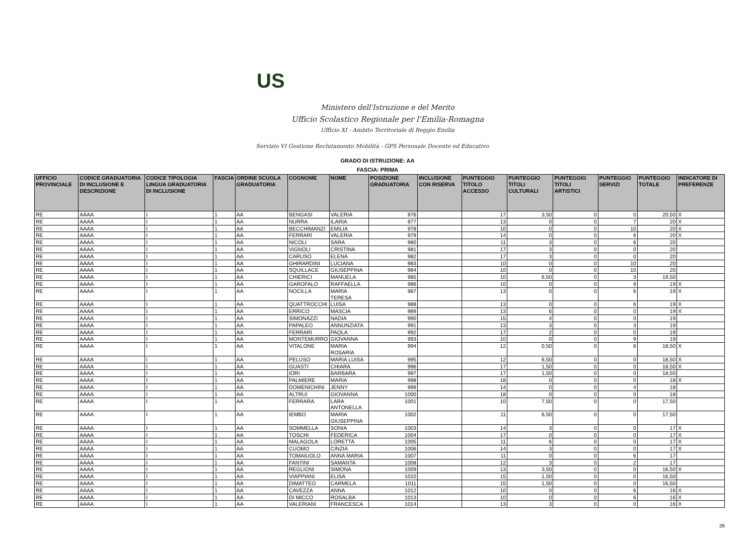US
Ministero dell'Istruzione e del Merito
Ufficio Scolastico Regionale per l'Emilia-Romagna
Ufficio XI - Ambito Territoriale di Reggio Emilia
Servizio VI Gestione Reclutamento Mobilità - GPS Personale Docente ed Educativo
GRADO DI ISTRUZIONE: AA
FASCIA: PRIMA
| UFFICIO PROVINCIALE | CODICE GRADUATORIA DI INCLUSIONE E DESCRIZIONE | CODICE TIPOLOGIA LINGUA GRADUATORIA DI INCLUSIONE | FASCIA | ORDINE SCUOLA GRADUATORIA | COGNOME | NOME | POSIZIONE GRADUATORIA | INCLUSIONE CON RISERVA | PUNTEGGIO TITOLO ACCESSO | PUNTEGGIO TITOLI CULTURALI | PUNTEGGIO TITOLI ARTISTICI | PUNTEGGIO SERVIZI | PUNTEGGIO TOTALE | INDICATORE DI PREFERENZE |
| --- | --- | --- | --- | --- | --- | --- | --- | --- | --- | --- | --- | --- | --- | --- |
| RE | AAAA | I | 1 | AA | BENGASI | VALERIA | 976 | | 17 | 3,50 | 0 | 0 | 20,50 | X |
| RE | AAAA | I | 1 | AA | NURRA | ILARIA | 977 | | 13 | 0 | 0 | 7 | 20 | X |
| RE | AAAA | I | 1 | AA | BECCHIMANZI | EMILIA | 978 | | 10 | 0 | 0 | 10 | 20 | X |
| RE | AAAA | I | 1 | AA | FERRARI | VALERIA | 979 | | 14 | 0 | 0 | 6 | 20 | X |
| RE | AAAA | I | 1 | AA | NICOLI | SARA | 980 | | 11 | 3 | 0 | 6 | 20 | |
| RE | AAAA | I | 1 | AA | VIGNOLI | CRISTINA | 981 | | 17 | 3 | 0 | 0 | 20 | |
| RE | AAAA | I | 1 | AA | CARUSO | ELENA | 982 | | 17 | 3 | 0 | 0 | 20 | |
| RE | AAAA | I | 1 | AA | GHIRARDINI | LUCIANA | 983 | | 10 | 0 | 0 | 10 | 20 | |
| RE | AAAA | I | 1 | AA | SQUILLACE | GIUSEPPINA | 984 | | 10 | 0 | 0 | 10 | 20 | |
| RE | AAAA | I | 1 | AA | CHIERICI | MANUELA | 985 | | 10 | 6,50 | 0 | 3 | 19,50 | |
| RE | AAAA | I | 1 | AA | GAROFALO | RAFFAELLA | 986 | | 10 | 0 | 0 | 9 | 19 | X |
| RE | AAAA | I | 1 | AA | NOCILLA | MARIA TERESA | 987 | | 13 | 0 | 0 | 6 | 19 | X |
| RE | AAAA | I | 1 | AA | QUATTROCCHI | LUISA | 988 | | 13 | 0 | 0 | 6 | 19 | X |
| RE | AAAA | I | 1 | AA | ERRICO | MASCIA | 989 | | 13 | 6 | 0 | 0 | 19 | X |
| RE | AAAA | I | 1 | AA | SIMONAZZI | NADIA | 990 | | 15 | 4 | 0 | 0 | 19 | |
| RE | AAAA | I | 1 | AA | PAPALEO | ANNUNZIATA | 991 | | 13 | 3 | 0 | 3 | 19 | |
| RE | AAAA | I | 1 | AA | FERRARI | PAOLA | 992 | | 17 | 2 | 0 | 0 | 19 | |
| RE | AAAA | I | 1 | AA | MONTEMURRO | GIOVANNA | 993 | | 10 | 0 | 0 | 9 | 19 | |
| RE | AAAA | I | 1 | AA | VITALONE | MARIA ROSARIA | 994 | | 12 | 0,50 | 0 | 6 | 18,50 | X |
| RE | AAAA | I | 1 | AA | PELUSO | MARIA LUISA | 995 | | 12 | 6,50 | 0 | 0 | 18,50 | X |
| RE | AAAA | I | 1 | AA | GUASTI | CHIARA | 996 | | 17 | 1,50 | 0 | 0 | 18,50 | X |
| RE | AAAA | I | 1 | AA | IORI | BARBARA | 997 | | 17 | 1,50 | 0 | 0 | 18,50 | |
| RE | AAAA | I | 1 | AA | PALMIERE | MARIA | 998 | | 18 | 0 | 0 | 0 | 18 | X |
| RE | AAAA | I | 1 | AA | DOMENICHINI | JENNY | 999 | | 14 | 0 | 0 | 4 | 18 | |
| RE | AAAA | I | 1 | AA | ALTRUI | GIOVANNA | 1000 | | 18 | 0 | 0 | 0 | 18 | |
| RE | AAAA | I | 1 | AA | FERRARA | LARA ANTONELLA | 1001 | | 10 | 7,50 | 0 | 0 | 17,50 | |
| RE | AAAA | I | 1 | AA | IEMBO | MARIA GIUSEPPINA | 1002 | | 11 | 6,50 | 0 | 0 | 17,50 | |
| RE | AAAA | I | 1 | AA | SOMMELLA | SONIA | 1003 | | 14 | 3 | 0 | 0 | 17 | X |
| RE | AAAA | I | 1 | AA | TOSCHI | FEDERICA | 1004 | | 17 | 0 | 0 | 0 | 17 | X |
| RE | AAAA | I | 1 | AA | MALAGOLA | LORETTA | 1005 | | 11 | 6 | 0 | 0 | 17 | X |
| RE | AAAA | I | 1 | AA | CUOMO | CINZIA | 1006 | | 14 | 3 | 0 | 0 | 17 | X |
| RE | AAAA | I | 1 | AA | TOMAIUOLO | ANNA MARIA | 1007 | | 11 | 0 | 0 | 6 | 17 | |
| RE | AAAA | I | 1 | AA | FANTINI | SAMANTA | 1008 | | 12 | 3 | 0 | 2 | 17 | |
| RE | AAAA | I | 1 | AA | REGLIONI | SIMONA | 1009 | | 13 | 3,50 | 0 | 0 | 16,50 | X |
| RE | AAAA | I | 1 | AA | VIAPPIANI | ELISA | 1010 | | 15 | 1,50 | 0 | 0 | 16,50 | |
| RE | AAAA | I | 1 | AA | DIMATTEO | CARMELA | 1011 | | 15 | 1,50 | 0 | 0 | 16,50 | |
| RE | AAAA | I | 1 | AA | CAVEZZA | ANNA | 1012 | | 10 | 0 | 0 | 6 | 16 | X |
| RE | AAAA | I | 1 | AA | DI MICCO | ROSALBA | 1013 | | 10 | 0 | 0 | 6 | 16 | X |
| RE | AAAA | I | 1 | AA | VALERIANI | FRANCESCA | 1014 | | 13 | 3 | 0 | 0 | 16 | X |
26